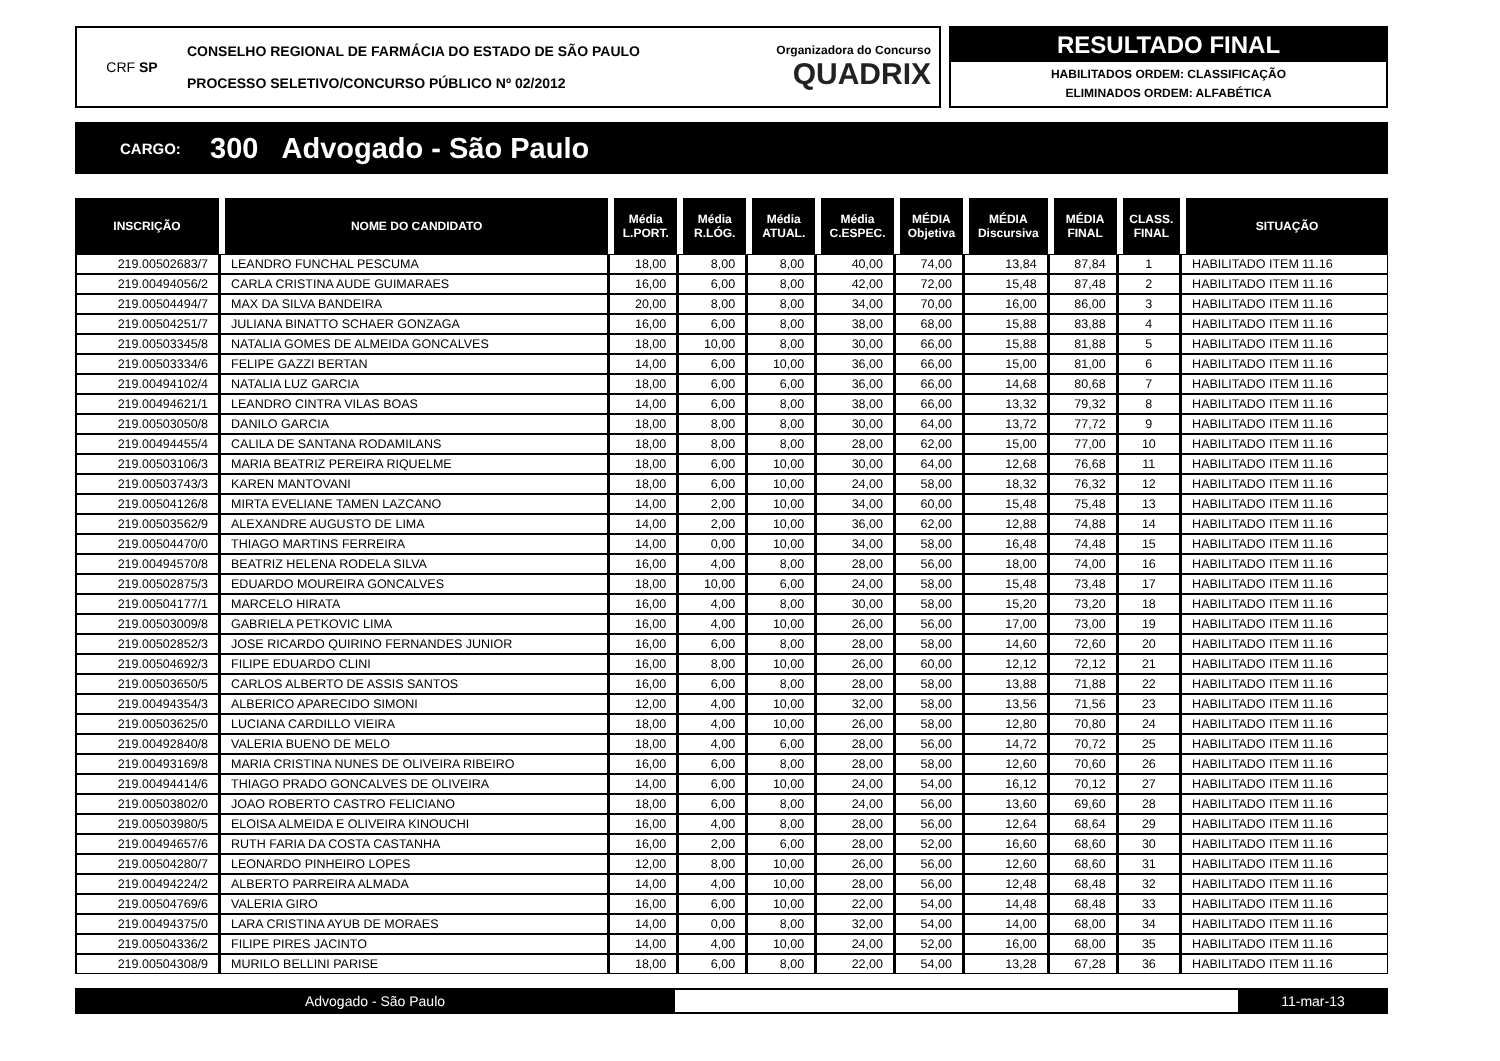CRF SP
CONSELHO REGIONAL DE FARMÁCIA DO ESTADO DE SÃO PAULO
PROCESSO SELETIVO/CONCURSO PÚBLICO Nº 02/2012
Organizadora do Concurso
QUADRIX
RESULTADO FINAL
HABILITADOS ORDEM: CLASSIFICAÇÃO
ELIMINADOS ORDEM: ALFABÉTICA
CARGO: 300 Advogado - São Paulo
| INSCRIÇÃO | NOME DO CANDIDATO | Média L.PORT. | Média R.LÓG. | Média ATUAL. | Média C.ESPEC. | MÉDIA Objetiva | MÉDIA Discursiva | MÉDIA FINAL | CLASS. FINAL | SITUAÇÃO |
| --- | --- | --- | --- | --- | --- | --- | --- | --- | --- | --- |
| 219.00502683/7 | LEANDRO FUNCHAL PESCUMA | 18,00 | 8,00 | 8,00 | 40,00 | 74,00 | 13,84 | 87,84 | 1 | HABILITADO ITEM 11.16 |
| 219.00494056/2 | CARLA CRISTINA AUDE GUIMARAES | 16,00 | 6,00 | 8,00 | 42,00 | 72,00 | 15,48 | 87,48 | 2 | HABILITADO ITEM 11.16 |
| 219.00504494/7 | MAX DA SILVA BANDEIRA | 20,00 | 8,00 | 8,00 | 34,00 | 70,00 | 16,00 | 86,00 | 3 | HABILITADO ITEM 11.16 |
| 219.00504251/7 | JULIANA BINATTO SCHAER GONZAGA | 16,00 | 6,00 | 8,00 | 38,00 | 68,00 | 15,88 | 83,88 | 4 | HABILITADO ITEM 11.16 |
| 219.00503345/8 | NATALIA GOMES DE ALMEIDA GONCALVES | 18,00 | 10,00 | 8,00 | 30,00 | 66,00 | 15,88 | 81,88 | 5 | HABILITADO ITEM 11.16 |
| 219.00503334/6 | FELIPE GAZZI BERTAN | 14,00 | 6,00 | 10,00 | 36,00 | 66,00 | 15,00 | 81,00 | 6 | HABILITADO ITEM 11.16 |
| 219.00494102/4 | NATALIA LUZ GARCIA | 18,00 | 6,00 | 6,00 | 36,00 | 66,00 | 14,68 | 80,68 | 7 | HABILITADO ITEM 11.16 |
| 219.00494621/1 | LEANDRO CINTRA VILAS BOAS | 14,00 | 6,00 | 8,00 | 38,00 | 66,00 | 13,32 | 79,32 | 8 | HABILITADO ITEM 11.16 |
| 219.00503050/8 | DANILO GARCIA | 18,00 | 8,00 | 8,00 | 30,00 | 64,00 | 13,72 | 77,72 | 9 | HABILITADO ITEM 11.16 |
| 219.00494455/4 | CALILA DE SANTANA RODAMILANS | 18,00 | 8,00 | 8,00 | 28,00 | 62,00 | 15,00 | 77,00 | 10 | HABILITADO ITEM 11.16 |
| 219.00503106/3 | MARIA BEATRIZ PEREIRA RIQUELME | 18,00 | 6,00 | 10,00 | 30,00 | 64,00 | 12,68 | 76,68 | 11 | HABILITADO ITEM 11.16 |
| 219.00503743/3 | KAREN MANTOVANI | 18,00 | 6,00 | 10,00 | 24,00 | 58,00 | 18,32 | 76,32 | 12 | HABILITADO ITEM 11.16 |
| 219.00504126/8 | MIRTA EVELIANE TAMEN LAZCANO | 14,00 | 2,00 | 10,00 | 34,00 | 60,00 | 15,48 | 75,48 | 13 | HABILITADO ITEM 11.16 |
| 219.00503562/9 | ALEXANDRE AUGUSTO DE LIMA | 14,00 | 2,00 | 10,00 | 36,00 | 62,00 | 12,88 | 74,88 | 14 | HABILITADO ITEM 11.16 |
| 219.00504470/0 | THIAGO MARTINS FERREIRA | 14,00 | 0,00 | 10,00 | 34,00 | 58,00 | 16,48 | 74,48 | 15 | HABILITADO ITEM 11.16 |
| 219.00494570/8 | BEATRIZ HELENA RODELA SILVA | 16,00 | 4,00 | 8,00 | 28,00 | 56,00 | 18,00 | 74,00 | 16 | HABILITADO ITEM 11.16 |
| 219.00502875/3 | EDUARDO MOUREIRA GONCALVES | 18,00 | 10,00 | 6,00 | 24,00 | 58,00 | 15,48 | 73,48 | 17 | HABILITADO ITEM 11.16 |
| 219.00504177/1 | MARCELO HIRATA | 16,00 | 4,00 | 8,00 | 30,00 | 58,00 | 15,20 | 73,20 | 18 | HABILITADO ITEM 11.16 |
| 219.00503009/8 | GABRIELA PETKOVIC LIMA | 16,00 | 4,00 | 10,00 | 26,00 | 56,00 | 17,00 | 73,00 | 19 | HABILITADO ITEM 11.16 |
| 219.00502852/3 | JOSE RICARDO QUIRINO FERNANDES JUNIOR | 16,00 | 6,00 | 8,00 | 28,00 | 58,00 | 14,60 | 72,60 | 20 | HABILITADO ITEM 11.16 |
| 219.00504692/3 | FILIPE EDUARDO CLINI | 16,00 | 8,00 | 10,00 | 26,00 | 60,00 | 12,12 | 72,12 | 21 | HABILITADO ITEM 11.16 |
| 219.00503650/5 | CARLOS ALBERTO DE ASSIS SANTOS | 16,00 | 6,00 | 8,00 | 28,00 | 58,00 | 13,88 | 71,88 | 22 | HABILITADO ITEM 11.16 |
| 219.00494354/3 | ALBERICO APARECIDO SIMONI | 12,00 | 4,00 | 10,00 | 32,00 | 58,00 | 13,56 | 71,56 | 23 | HABILITADO ITEM 11.16 |
| 219.00503625/0 | LUCIANA CARDILLO VIEIRA | 18,00 | 4,00 | 10,00 | 26,00 | 58,00 | 12,80 | 70,80 | 24 | HABILITADO ITEM 11.16 |
| 219.00492840/8 | VALERIA BUENO DE MELO | 18,00 | 4,00 | 6,00 | 28,00 | 56,00 | 14,72 | 70,72 | 25 | HABILITADO ITEM 11.16 |
| 219.00493169/8 | MARIA CRISTINA NUNES DE OLIVEIRA RIBEIRO | 16,00 | 6,00 | 8,00 | 28,00 | 58,00 | 12,60 | 70,60 | 26 | HABILITADO ITEM 11.16 |
| 219.00494414/6 | THIAGO PRADO GONCALVES DE OLIVEIRA | 14,00 | 6,00 | 10,00 | 24,00 | 54,00 | 16,12 | 70,12 | 27 | HABILITADO ITEM 11.16 |
| 219.00503802/0 | JOAO ROBERTO CASTRO FELICIANO | 18,00 | 6,00 | 8,00 | 24,00 | 56,00 | 13,60 | 69,60 | 28 | HABILITADO ITEM 11.16 |
| 219.00503980/5 | ELOISA ALMEIDA E OLIVEIRA KINOUCHI | 16,00 | 4,00 | 8,00 | 28,00 | 56,00 | 12,64 | 68,64 | 29 | HABILITADO ITEM 11.16 |
| 219.00494657/6 | RUTH FARIA DA COSTA CASTANHA | 16,00 | 2,00 | 6,00 | 28,00 | 52,00 | 16,60 | 68,60 | 30 | HABILITADO ITEM 11.16 |
| 219.00504280/7 | LEONARDO PINHEIRO LOPES | 12,00 | 8,00 | 10,00 | 26,00 | 56,00 | 12,60 | 68,60 | 31 | HABILITADO ITEM 11.16 |
| 219.00494224/2 | ALBERTO PARREIRA ALMADA | 14,00 | 4,00 | 10,00 | 28,00 | 56,00 | 12,48 | 68,48 | 32 | HABILITADO ITEM 11.16 |
| 219.00504769/6 | VALERIA GIRO | 16,00 | 6,00 | 10,00 | 22,00 | 54,00 | 14,48 | 68,48 | 33 | HABILITADO ITEM 11.16 |
| 219.00494375/0 | LARA CRISTINA AYUB DE MORAES | 14,00 | 0,00 | 8,00 | 32,00 | 54,00 | 14,00 | 68,00 | 34 | HABILITADO ITEM 11.16 |
| 219.00504336/2 | FILIPE PIRES JACINTO | 14,00 | 4,00 | 10,00 | 24,00 | 52,00 | 16,00 | 68,00 | 35 | HABILITADO ITEM 11.16 |
| 219.00504308/9 | MURILO BELLINI PARISE | 18,00 | 6,00 | 8,00 | 22,00 | 54,00 | 13,28 | 67,28 | 36 | HABILITADO ITEM 11.16 |
Advogado - São Paulo 11-mar-13